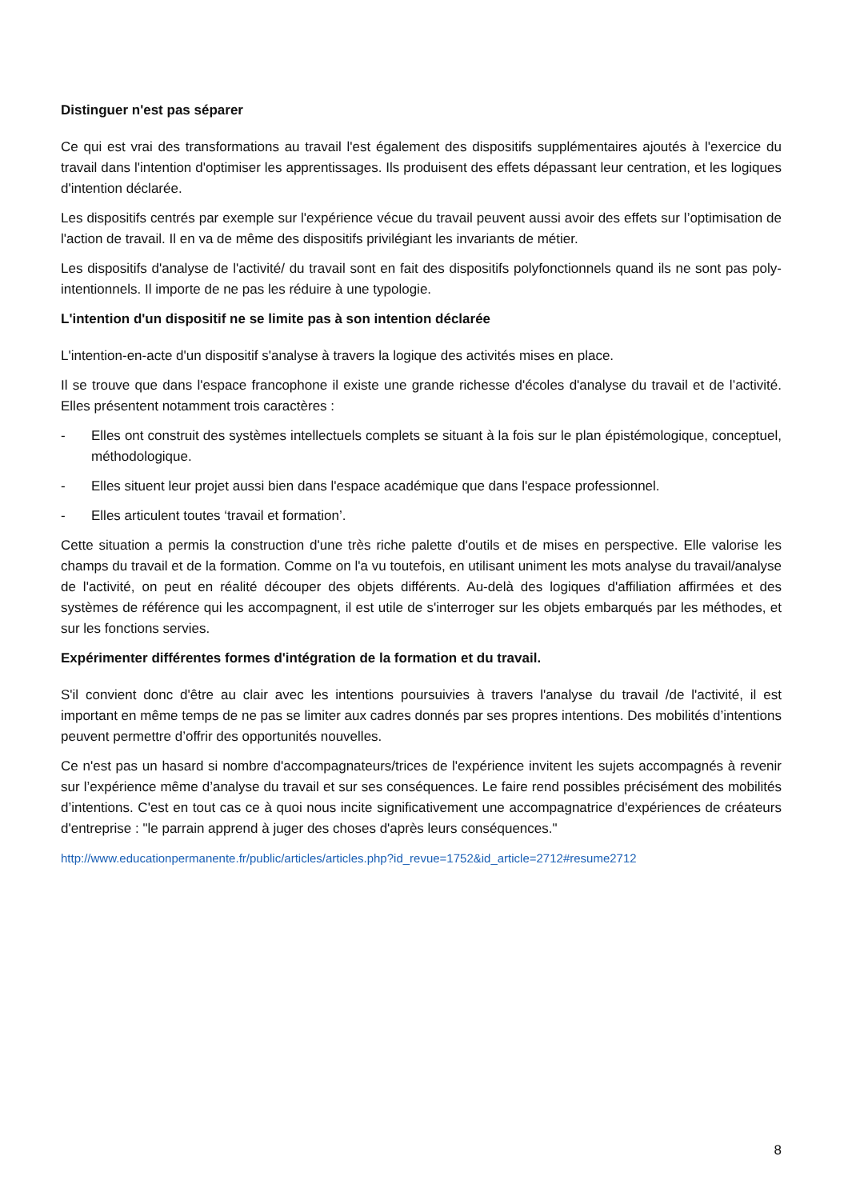Distinguer n'est pas séparer
Ce qui est vrai des transformations au travail l'est également des dispositifs supplémentaires ajoutés à l'exercice du travail dans l'intention d'optimiser les apprentissages. Ils produisent des effets dépassant leur centration, et les logiques d'intention déclarée.
Les dispositifs centrés par exemple sur l'expérience vécue du travail peuvent aussi avoir des effets sur l’optimisation de l'action de travail. Il en va de même des dispositifs privilégiant les invariants de métier.
Les dispositifs d'analyse de l'activité/ du travail sont en fait des dispositifs polyfonctionnels quand ils ne sont pas poly-intentionnels. Il importe de ne pas les réduire à une typologie.
L'intention d'un dispositif ne se limite pas à son intention déclarée
L'intention-en-acte d'un dispositif s'analyse à travers la logique des activités mises en place.
Il se trouve que dans l'espace francophone il existe une grande richesse d'écoles d'analyse du travail et de l’activité. Elles présentent notamment trois caractères :
- Elles ont construit des systèmes intellectuels complets se situant à la fois sur le plan épistémologique, conceptuel, méthodologique.
- Elles situent leur projet aussi bien dans l'espace académique que dans l'espace professionnel.
- Elles articulent toutes ‘travail et formation’.
Cette situation a permis la construction d'une très riche palette d'outils et de mises en perspective. Elle valorise les champs du travail et de la formation. Comme on l'a vu toutefois, en utilisant uniment les mots analyse du travail/analyse de l'activité, on peut en réalité découper des objets différents. Au-delà des logiques d'affiliation affirmées et des systèmes de référence qui les accompagnent, il est utile de s'interroger sur les objets embarqués par les méthodes, et sur les fonctions servies.
Expérimenter différentes formes d'intégration de la formation et du travail.
S'il convient donc d'être au clair avec les intentions poursuivies à travers l'analyse du travail /de l'activité, il est important en même temps de ne pas se limiter aux cadres donnés par ses propres intentions. Des mobilités d’intentions peuvent permettre d’offrir des opportunités nouvelles.
Ce n'est pas un hasard si nombre d'accompagnateurs/trices de l'expérience invitent les sujets accompagnés à revenir sur l’expérience même d’analyse du travail et sur ses conséquences. Le faire rend possibles précisément des mobilités d’intentions. C'est en tout cas ce à quoi nous incite significativement une accompagnatrice d'expériences de créateurs d'entreprise : "le parrain apprend à juger des choses d'après leurs conséquences."
http://www.educationpermanente.fr/public/articles/articles.php?id_revue=1752&id_article=2712#resume2712
8